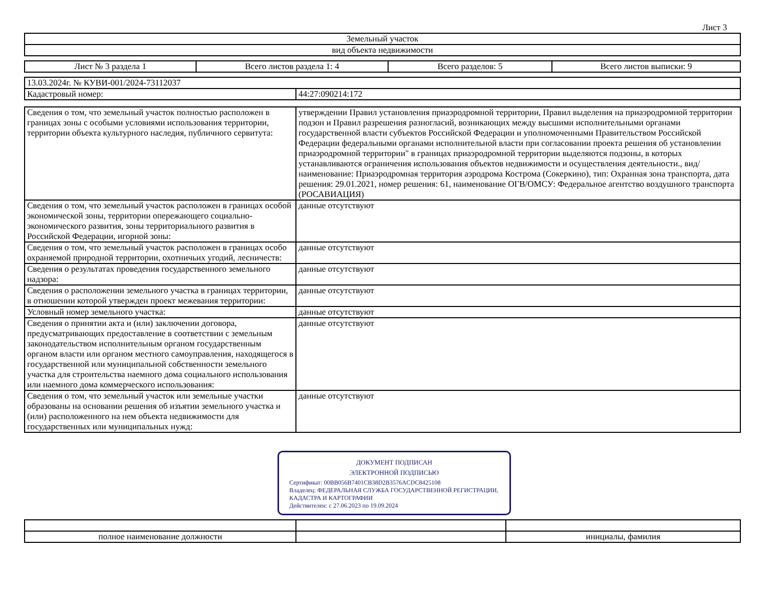Лист 3
| Земельный участок |
| вид объекта недвижимости |
| Лист № 3 раздела 1 | Всего листов раздела 1: 4 | Всего разделов: 5 | Всего листов выписки: 9 |
| 13.03.2024г. № КУВИ-001/2024-73112037 | |
| Кадастровый номер: | 44:27:090214:172 |
| Сведения о том, что земельный участок полностью расположен в границах зоны с особыми условиями использования территории, территории объекта культурного наследия, публичного сервитута: | утверждении Правил установления приаэродромной территории, Правил выделения на приаэродромной территории подзон и Правил разрешения разногласий, возникающих между высшими исполнительными органами государственной власти субъектов Российской Федерации и уполномоченными Правительством Российской Федерации федеральными органами исполнительной власти при согласовании проекта решения об установлении приаэродромной территории" в границах приаэродромной территории выделяются подзоны, в которых устанавливаются ограничения использования объектов недвижимости и осуществления деятельности., вид/наименование: Приаэродромная территория аэродрома Кострома (Сокеркино), тип: Охранная зона транспорта, дата решения: 29.01.2021, номер решения: 61, наименование ОГВ/ОМСУ: Федеральное агентство воздушного транспорта (РОСАВИАЦИЯ) |
| Сведения о том, что земельный участок расположен в границах особой экономической зоны, территории опережающего социально-экономического развития, зоны территориального развития в Российской Федерации, игорной зоны: | данные отсутствуют |
| Сведения о том, что земельный участок расположен в границах особо охраняемой природной территории, охотничьих угодий, лесничеств: | данные отсутствуют |
| Сведения о результатах проведения государственного земельного надзора: | данные отсутствуют |
| Сведения о расположении земельного участка в границах территории, в отношении которой утвержден проект межевания территории: | данные отсутствуют |
| Условный номер земельного участка: | данные отсутствуют |
| Сведения о принятии акта и (или) заключении договора, предусматривающих предоставление в соответствии с земельным законодательством исполнительным органом государственным органом власти или органом местного самоуправления, находящегося в государственной или муниципальной собственности земельного участка для строительства наемного дома социального использования или наемного дома коммерческого использования: | данные отсутствуют |
| Сведения о том, что земельный участок или земельные участки образованы на основании решения об изъятии земельного участка и (или) расположенного на нем объекта недвижимости для государственных или муниципальных нужд: | данные отсутствуют |
ДОКУМЕНТ ПОДПИСАН
ЭЛЕКТРОННОЙ ПОДПИСЬЮ
Сертификат: 00BB056B7401CB38D2B3576ACDC8425108
Владелец: ФЕДЕРАЛЬНАЯ СЛУЖБА ГОСУДАРСТВЕННОЙ РЕГИСТРАЦИИ, КАДАСТРА И КАРТОГРАФИИ
Действителен: с 27.06.2023 по 19.09.2024
| полное наименование должности | | инициалы, фамилия |